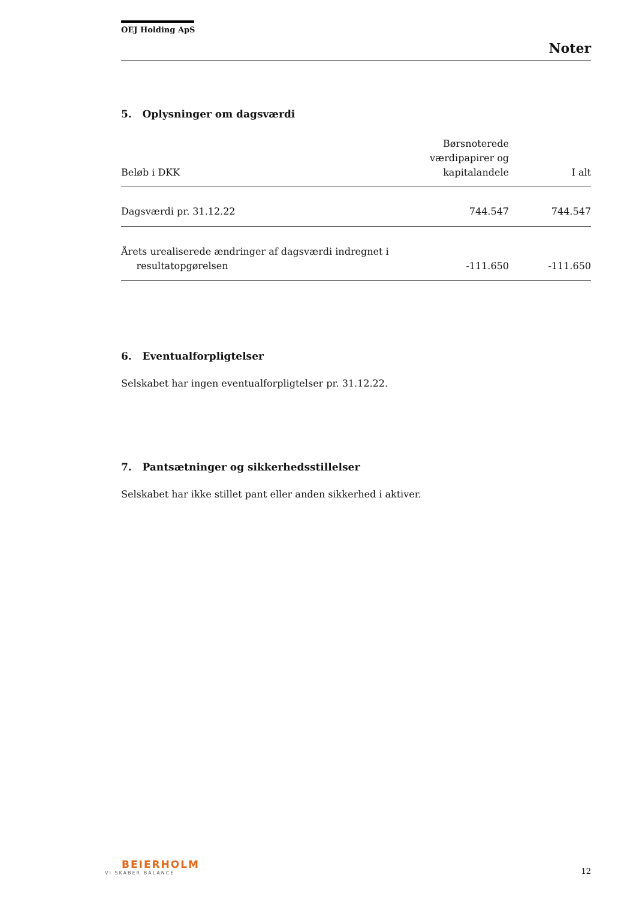OEJ Holding ApS
Noter
5. Oplysninger om dagsværdi
| Beløb i DKK | Børsnoterede værdipapirer og kapitalandele | I alt |
| --- | --- | --- |
| Dagsværdi pr. 31.12.22 | 744.547 | 744.547 |
| Årets urealiserede ændringer af dagsværdi indregnet i resultatopgørelsen | -111.650 | -111.650 |
6. Eventualforpligtelser
Selskabet har ingen eventualforpligtelser pr. 31.12.22.
7. Pantsætninger og sikkerhedsstillelser
Selskabet har ikke stillet pant eller anden sikkerhed i aktiver.
BEIERHOLM
VI SKABER BALANCE
12